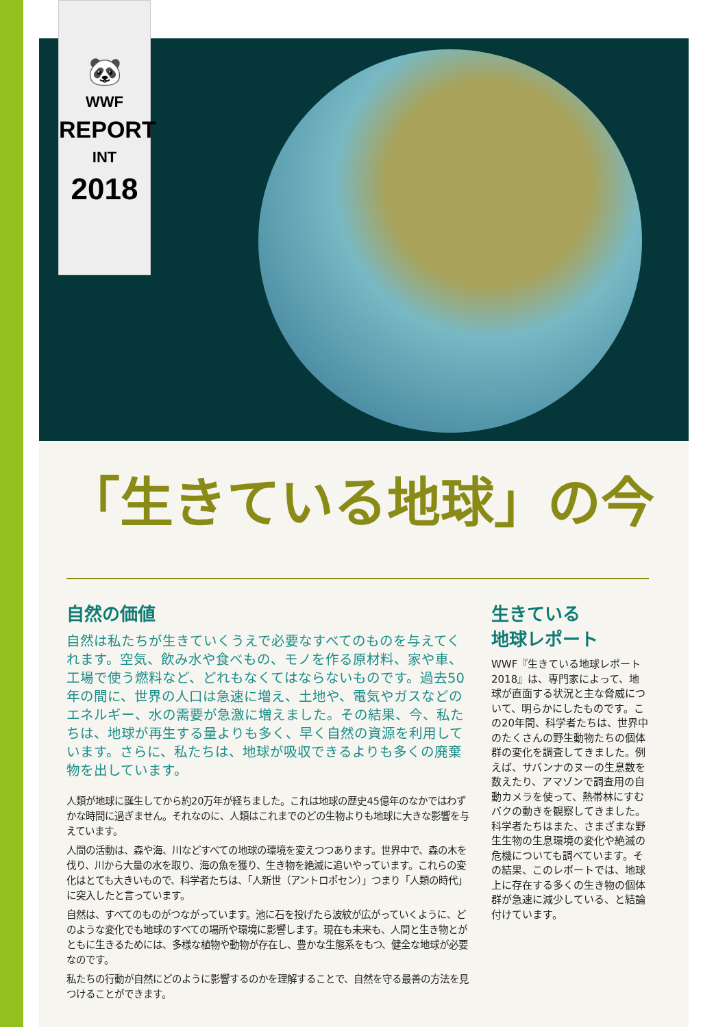🐼
WWF
REPORT
INT
2018
「生きている地球」の今
自然の価値
自然は私たちが生きていくうえで必要なすべてのものを与えてくれます。空気、飲み水や食べもの、モノを作る原材料、家や車、工場で使う燃料など、どれもなくてはならないものです。過去50年の間に、世界の人口は急速に増え、土地や、電気やガスなどのエネルギー、水の需要が急激に増えました。その結果、今、私たちは、地球が再生する量よりも多く、早く自然の資源を利用しています。さらに、私たちは、地球が吸収できるよりも多くの廃棄物を出しています。
人類が地球に誕生してから約20万年が経ちました。これは地球の歴史45億年のなかではわずかな時間に過ぎません。それなのに、人類はこれまでのどの生物よりも地球に大きな影響を与えています。
人間の活動は、森や海、川などすべての地球の環境を変えつつあります。世界中で、森の木を伐り、川から大量の水を取り、海の魚を獲り、生き物を絶滅に追いやっています。これらの変化はとても大きいもので、科学者たちは、「人新世（アントロポセン）」つまり「人類の時代」に突入したと言っています。
自然は、すべてのものがつながっています。池に石を投げたら波紋が広がっていくように、どのような変化でも地球のすべての場所や環境に影響します。現在も未来も、人間と生き物とがともに生きるためには、多様な植物や動物が存在し、豊かな生態系をもつ、健全な地球が必要なのです。
私たちの行動が自然にどのように影響するのかを理解することで、自然を守る最善の方法を見つけることができます。
生きている
地球レポート
WWF『生きている地球レポート2018』は、専門家によって、地球が直面する状況と主な脅威について、明らかにしたものです。この20年間、科学者たちは、世界中のたくさんの野生動物たちの個体群の変化を調査してきました。例えば、サバンナのヌーの生息数を数えたり、アマゾンで調査用の自動カメラを使って、熱帯林にすむバクの動きを観察してきました。科学者たちはまた、さまざまな野生生物の生息環境の変化や絶滅の危機についても調べています。その結果、このレポートでは、地球上に存在する多くの生き物の個体群が急速に減少している、と結論付けています。